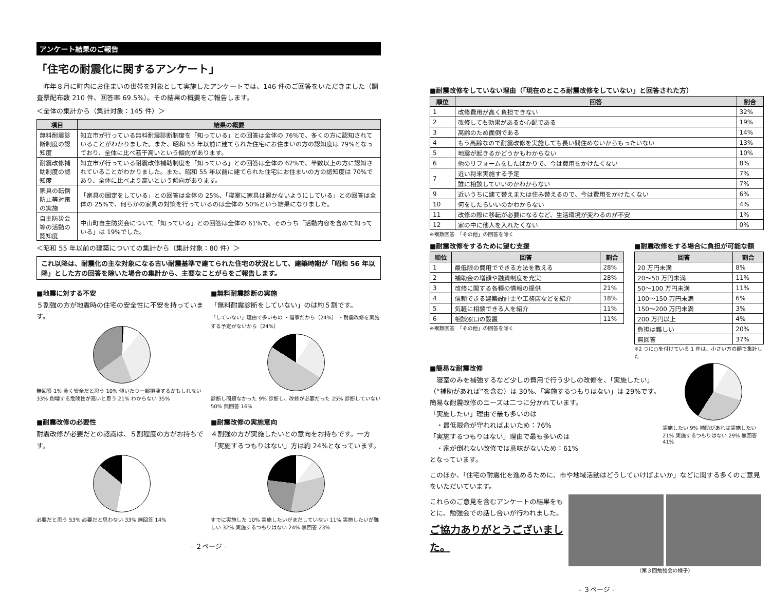アンケート結果のご報告
「住宅の耐震化に関するアンケート」
　昨年８月に町内にお住まいの世帯を対象として実施したアンケートでは、146 件のご回答をいただきました（調査票配布数 210 件、回答率 69.5%）。その結果の概要をご報告します。
＜全体の集計から（集計対象：145 件）＞
| 項目 | 結果の概要 |
| --- | --- |
| 無料耐震診断制度の認知度 | 知立市が行っている無料耐震診断制度を「知っている」との回答は全体の 76%で、多くの方に認知されていることがわかりました。また、昭和 55 年以前に建てられた住宅にお住まいの方の認知度は 79%となっており、全体に比べ若干高いという傾向があります。 |
| 耐震改修補助制度の認知度 | 知立市が行っている耐震改修補助制度を「知っている」との回答は全体の 62%で、半数以上の方に認知されていることがわかりました。また、昭和 55 年以前に建てられた住宅にお住まいの方の認知度は 70%であり、全体に比べより高いという傾向があります。 |
| 家具の転倒防止等対策の実施 | 「家具の固定をしている」との回答は全体の 25%、「寝室に家具は置かないようにしている」との回答は全体の 25%で、何らかの家具の対策を行っているのは全体の 50%という結果になりました。 |
| 自主防災会等の活動の認知度 | 中山町自主防災会について「知っている」との回答は全体の 61%で、そのうち「活動内容を含めて知っている」は 19%でした。 |
＜昭和 55 年以前の建築についての集計から（集計対象：80 件）＞
これ以降は、耐震化の主な対象になる古い耐震基準で建てられた住宅の状況として、建築時期が「昭和 56 年以降」とした方の回答を除いた場合の集計から、主要なことがらをご報告します。
■地震に対する不安
５割強の方が地震時の住宅の安全性に不安を持っています。
無回答 1% 全く安全だと思う 10% 傾いたり一部損壊するかもしれない 33% 倒壊する危険性が高いと思う 21% わからない 35%
■無料耐震診断の実施
「無料耐震診断をしていない」のは約５割です。
「していない」理由で多いもの ・借家だから（24%） ・耐震改修を実施する予定がないから（24%）
診断し問題なかった 9% 診断し、改修が必要だった 25% 診断していない 50% 無回答 16%
■耐震改修の必要性
耐震改修が必要だとの認識は、５割程度の方がお持ちです。
必要だと思う 53% 必要だと思わない 33% 無回答 14%
■耐震改修の実施意向
４割強の方が実施したいとの意向をお持ちです。一方「実施するつもりはない」方は約 24%となっています。
すでに実施した 10% 実施したいがまだしていない 11% 実施したいが難しい 32% 実施するつもりはない 24% 無回答 23%
- ２ページ -
■耐震改修をしていない理由（「現在のところ耐震改修をしていない」と回答された方）
| 順位 | 回答 | 割合 |
| --- | --- | --- |
| 1 | 改修費用が高く負担できない | 32% |
| 2 | 改修しても効果があるか心配である | 19% |
| 3 | 高齢のため面倒である | 14% |
| 4 | もう高齢なので耐震改修を実施しても長い間住めないからもったいない | 13% |
| 5 | 地震が起きるかどうかもわからない | 10% |
| 6 | 他のリフォームをしたばかりで、今は費用をかけたくない | 8% |
| 7 | 近い将来実施する予定 | 7% |
| | 誰に相談していいのかわからない | 7% |
| 9 | 近いうちに建て替えまたは住み替えるので、今は費用をかけたくない | 6% |
| 10 | 何をしたらいいのかわからない | 4% |
| 11 | 改修の際に移転が必要になるなど、生活環境が変わるのが不安 | 1% |
| 12 | 家の中に他人を入れたくない | 0% |
※複数回答　「その他」の回答を除く
■耐震改修をするために望む支援
| 順位 | 回答 | 割合 |
| --- | --- | --- |
| 1 | 最低限の費用でできる方法を教える | 28% |
| 2 | 補助金の増額や融資制度を充実 | 28% |
| 3 | 改修に関する各種の情報の提供 | 21% |
| 4 | 信頼できる建築設計士や工務店などを紹介 | 18% |
| 5 | 気軽に相談できる人を紹介 | 11% |
| 6 | 相談窓口の設置 | 11% |
※複数回答　「その他」の回答を除く
■耐震改修をする場合に負担が可能な額
| 回答 | 割合 |
| --- | --- |
| 20 万円未満 | 8% |
| 20～50 万円未満 | 11% |
| 50～100 万円未満 | 11% |
| 100～150 万円未満 | 6% |
| 150～200 万円未満 | 3% |
| 200 万円以上 | 4% |
| 負担は難しい | 20% |
| 無回答 | 37% |
※2 つに○を付けている 1 件は、小さい方の額で集計した
■簡易な耐震改修
　寝室のみを補強するなど少しの費用で行う少しの改修を、「実施したい」（“補助があれば”を含む）は 30%、「実施するつもりはない」は 29%です。簡易な耐震改修のニーズは二つに分かれています。
「実施したい」理由で最も多いのは
　・最低限命が守れればよいため：76%
「実施するつもりはない」理由で最も多いのは
　・家が倒れない改修では意味がないため：61%
となっています。
実施したい 9% 補助があれば実施したい 21% 実施するつもりはない 29% 無回答 41%
このほか、「住宅の耐震化を進めるために、市や地域活動はどうしていけばよいか」などに関する多くのご意見をいただいています。
これらのご意見を含むアンケートの結果をもとに、勉強会での話し合いが行われました。
ご協力ありがとうございました。
（第３回勉強会の様子）
- ３ページ -